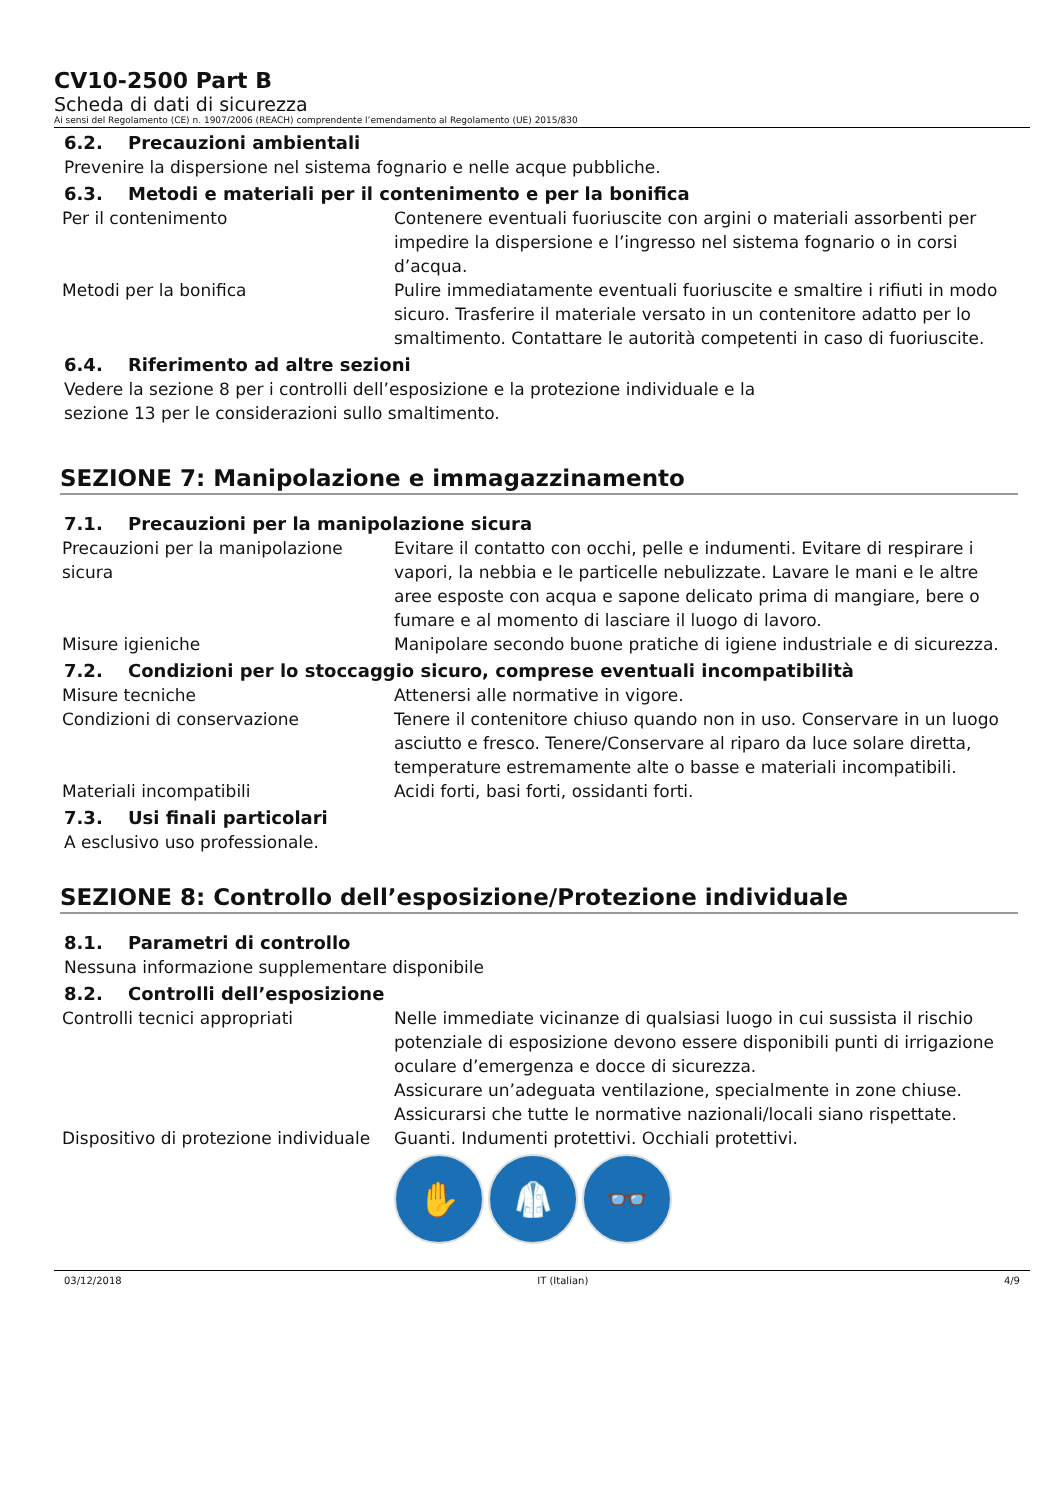CV10-2500 Part B
Scheda di dati di sicurezza
Ai sensi del Regolamento (CE) n. 1907/2006 (REACH) comprendente l’emendamento al Regolamento (UE) 2015/830
6.2. Precauzioni ambientali
Prevenire la dispersione nel sistema fognario e nelle acque pubbliche.
6.3. Metodi e materiali per il contenimento e per la bonifica
| Per il contenimento | Contenere eventuali fuoriuscite con argini o materiali assorbenti per impedire la dispersione e l’ingresso nel sistema fognario o in corsi d’acqua. |
| Metodi per la bonifica | Pulire immediatamente eventuali fuoriuscite e smaltire i rifiuti in modo sicuro. Trasferire il materiale versato in un contenitore adatto per lo smaltimento. Contattare le autorità competenti in caso di fuoriuscite. |
6.4. Riferimento ad altre sezioni
Vedere la sezione 8 per i controlli dell’esposizione e la protezione individuale e la
sezione 13 per le considerazioni sullo smaltimento.
SEZIONE 7: Manipolazione e immagazzinamento
7.1. Precauzioni per la manipolazione sicura
| Precauzioni per la manipolazione sicura | Evitare il contatto con occhi, pelle e indumenti. Evitare di respirare i vapori, la nebbia e le particelle nebulizzate. Lavare le mani e le altre aree esposte con acqua e sapone delicato prima di mangiare, bere o fumare e al momento di lasciare il luogo di lavoro. |
| Misure igieniche | Manipolare secondo buone pratiche di igiene industriale e di sicurezza. |
7.2. Condizioni per lo stoccaggio sicuro, comprese eventuali incompatibilità
| Misure tecniche | Attenersi alle normative in vigore. |
| Condizioni di conservazione | Tenere il contenitore chiuso quando non in uso. Conservare in un luogo asciutto e fresco. Tenere/Conservare al riparo da luce solare diretta, temperature estremamente alte o basse e materiali incompatibili. |
| Materiali incompatibili | Acidi forti, basi forti, ossidanti forti. |
7.3. Usi finali particolari
A esclusivo uso professionale.
SEZIONE 8: Controllo dell’esposizione/Protezione individuale
8.1. Parametri di controllo
Nessuna informazione supplementare disponibile
8.2. Controlli dell’esposizione
| Controlli tecnici appropriati | Nelle immediate vicinanze di qualsiasi luogo in cui sussista il rischio potenziale di esposizione devono essere disponibili punti di irrigazione oculare d’emergenza e docce di sicurezza. Assicurare un’adeguata ventilazione, specialmente in zone chiuse. Assicurarsi che tutte le normative nazionali/locali siano rispettate. |
| Dispositivo di protezione individuale | Guanti. Indumenti protettivi. Occhiali protettivi. ✋ 🥼 👓 |
03/12/2018 IT (Italian) 4/9